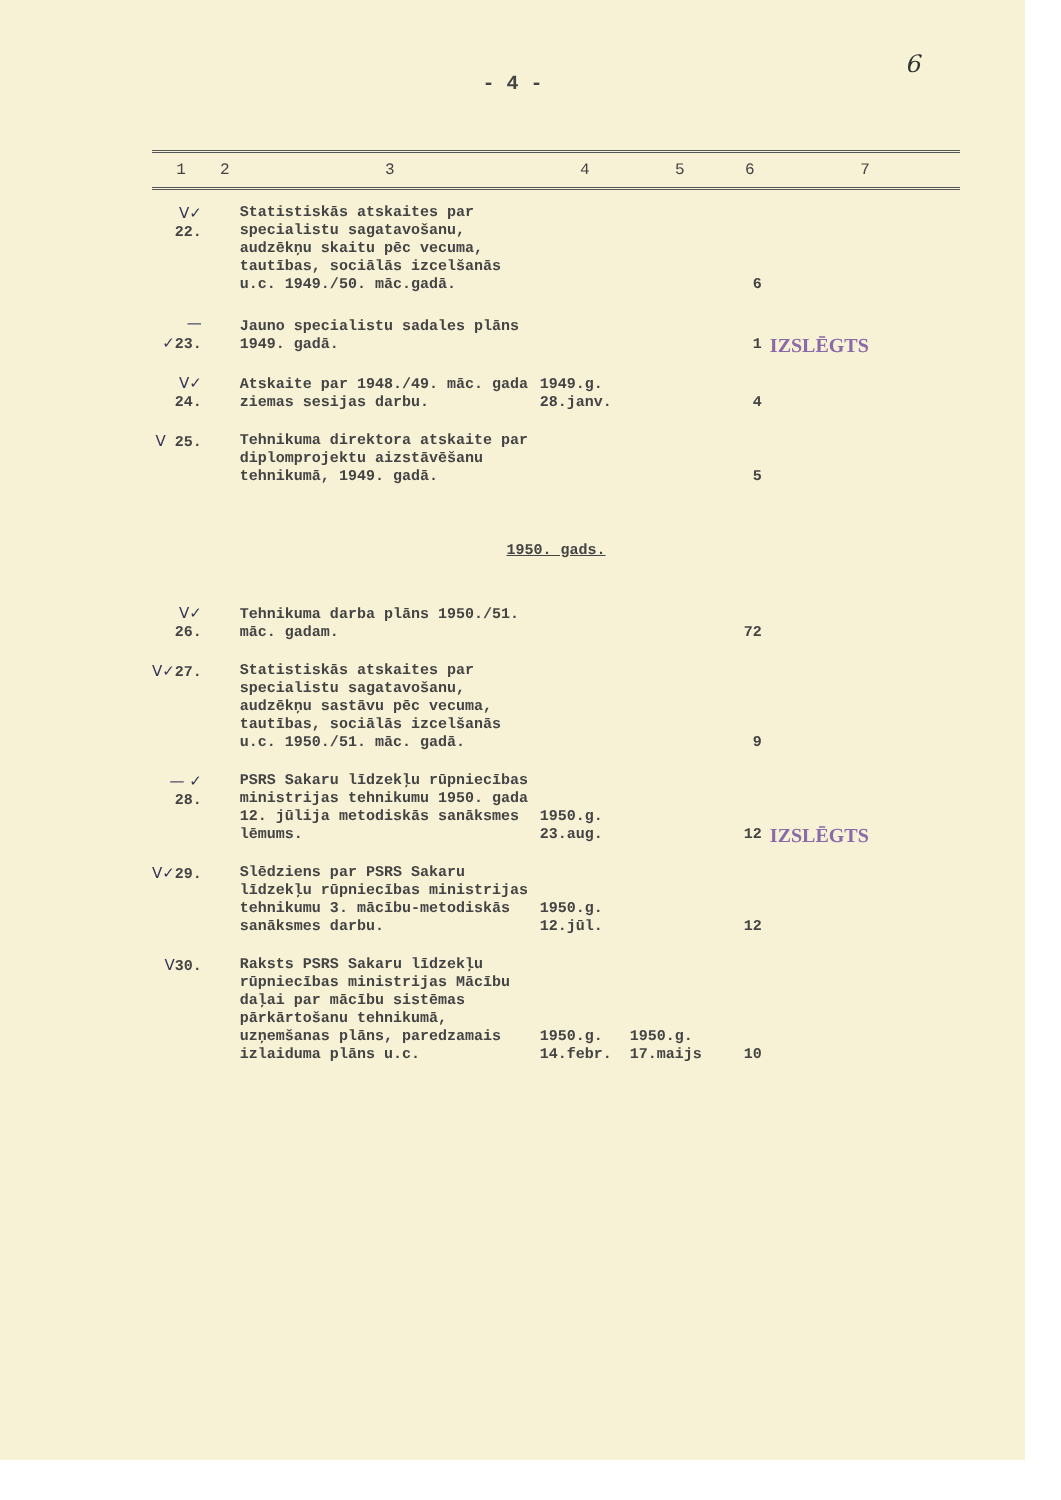6
- 4 -
| 1 | 2 | 3 | 4 | 5 | 6 | 7 |
| --- | --- | --- | --- | --- | --- | --- |
| V✓ 22. | | Statistiskās atskaites par specialistu sagatavošanu, audzēkņu skaitu pēc vecuma, tautības, sociālās izcelšanās u.c. 1949./50. māc.gadā. | | | 6 | |
| — ✓ 23. | | Jauno specialistu sadales plāns 1949. gadā. | | | 1 | IZSLĒGTS |
| V✓ 24. | | Atskaite par 1948./49. māc. gada ziemas sesijas darbu. | 1949.g. 28.janv. | | 4 | |
| V 25. | | Tehnikuma direktora atskaite par diplomprojektu aizstāvēšanu tehnikumā, 1949. gadā. | | | 5 | |
| 1950. gads. | | | | | | |
| V✓ 26. | | Tehnikuma darba plāns 1950./51. māc. gadam. | | | 72 | |
| V✓ 27. | | Statistiskās atskaites par specialistu sagatavošanu, audzēkņu sastāvu pēc vecuma, tautības, sociālās izcelšanās u.c. 1950./51. māc. gadā. | | | 9 | |
| — ✓ 28. | | PSRS Sakaru līdzekļu rūpniecības ministrijas tehnikumu 1950. gada 12. jūlija metodiskās sanāksmes lēmums. | 1950.g. 23.aug. | | 12 | IZSLĒGTS |
| V✓ 29. | | Slēdziens par PSRS Sakaru līdzekļu rūpniecības ministrijas tehnikumu 3. mācību-metodiskās sanāksmes darbu. | 1950.g. 12.jūl. | | 12 | |
| V 30. | | Raksts PSRS Sakaru līdzekļu rūpniecības ministrijas Mācību daļai par mācību sistēmas pārkārtošanu tehnikumā, uzņemšanas plāns, paredzamais izlaiduma plāns u.c. | 1950.g. 14.febr. | 1950.g. 17.maijs | 10 | |